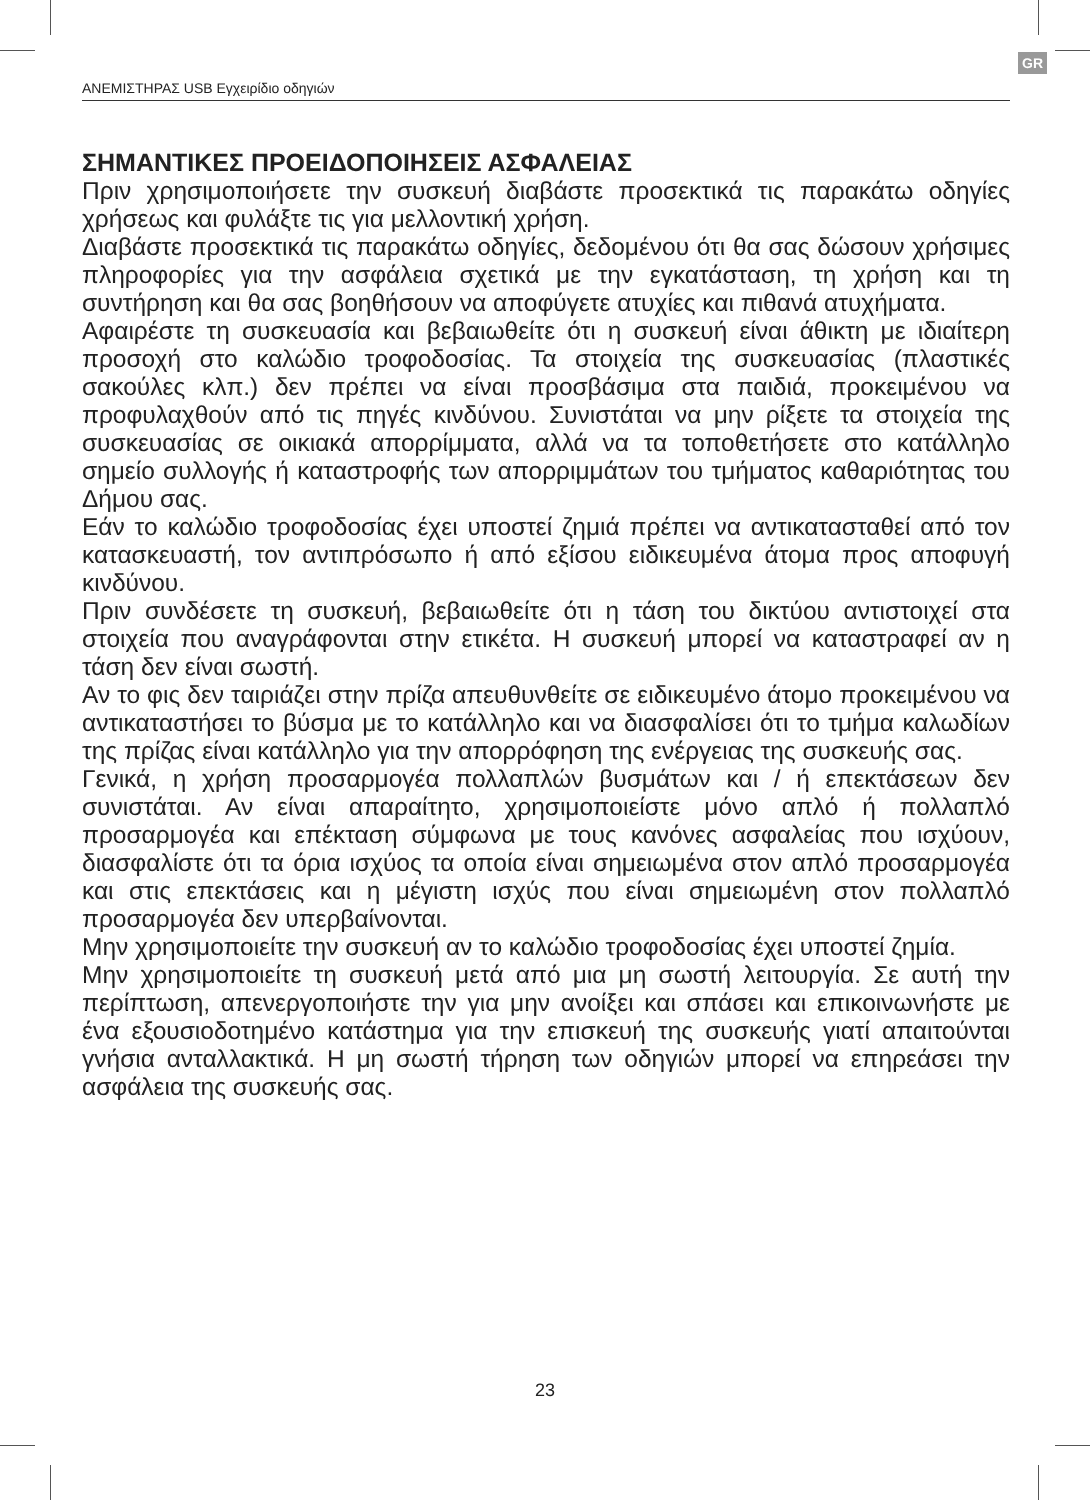GR
ΑΝΕΜΙΣΤΗΡΑΣ USB Εγχειρίδιο οδηγιών
ΣΗΜΑΝΤΙΚΕΣ ΠΡΟΕΙΔΟΠΟΙΗΣΕΙΣ ΑΣΦΑΛΕΙΑΣ
Πριν χρησιμοποιήσετε την συσκευή διαβάστε προσεκτικά τις παρακάτω οδηγίες χρήσεως και φυλάξτε τις για μελλοντική χρήση.
Διαβάστε προσεκτικά τις παρακάτω οδηγίες, δεδομένου ότι θα σας δώσουν χρήσιμες πληροφορίες για την ασφάλεια σχετικά με την εγκατάσταση, τη χρήση και τη συντήρηση και θα σας βοηθήσουν να αποφύγετε ατυχίες και πιθανά ατυχήματα.
Αφαιρέστε τη συσκευασία και βεβαιωθείτε ότι η συσκευή είναι άθικτη με ιδιαίτερη προσοχή στο καλώδιο τροφοδοσίας. Τα στοιχεία της συσκευασίας (πλαστικές σακούλες κλπ.) δεν πρέπει να είναι προσβάσιμα στα παιδιά, προκειμένου να προφυλαχθούν από τις πηγές κινδύνου. Συνιστάται να μην ρίξετε τα στοιχεία της συσκευασίας σε οικιακά απορρίμματα, αλλά να τα τοποθετήσετε στο κατάλληλο σημείο συλλογής ή καταστροφής των απορριμμάτων του τμήματος καθαριότητας του Δήμου σας.
Εάν το καλώδιο τροφοδοσίας έχει υποστεί ζημιά πρέπει να αντικατασταθεί από τον κατασκευαστή, τον αντιπρόσωπο ή από εξίσου ειδικευμένα άτομα προς αποφυγή κινδύνου.
Πριν συνδέσετε τη συσκευή, βεβαιωθείτε ότι η τάση του δικτύου αντιστοιχεί στα στοιχεία που αναγράφονται στην ετικέτα. Η συσκευή μπορεί να καταστραφεί αν η τάση δεν είναι σωστή.
Αν το φις δεν ταιριάζει στην πρίζα απευθυνθείτε σε ειδικευμένο άτομο προκειμένου να αντικαταστήσει το βύσμα με το κατάλληλο και να διασφαλίσει ότι το τμήμα καλωδίων της πρίζας είναι κατάλληλο για την απορρόφηση της ενέργειας της συσκευής σας.
Γενικά, η χρήση προσαρμογέα πολλαπλών βυσμάτων και / ή επεκτάσεων δεν συνιστάται. Αν είναι απαραίτητο, χρησιμοποιείστε μόνο απλό ή πολλαπλό προσαρμογέα και επέκταση σύμφωνα με τους κανόνες ασφαλείας που ισχύουν, διασφαλίστε ότι τα όρια ισχύος τα οποία είναι σημειωμένα στον απλό προσαρμογέα και στις επεκτάσεις και η μέγιστη ισχύς που είναι σημειωμένη στον πολλαπλό προσαρμογέα δεν υπερβαίνονται.
Μην χρησιμοποιείτε την συσκευή αν το καλώδιο τροφοδοσίας έχει υποστεί ζημία.
Μην χρησιμοποιείτε τη συσκευή μετά από μια μη σωστή λειτουργία. Σε αυτή την περίπτωση, απενεργοποιήστε την για μην ανοίξει και σπάσει και επικοινωνήστε με ένα εξουσιοδοτημένο κατάστημα για την επισκευή της συσκευής γιατί απαιτούνται γνήσια ανταλλακτικά. Η μη σωστή τήρηση των οδηγιών μπορεί να επηρεάσει την ασφάλεια της συσκευής σας.
23